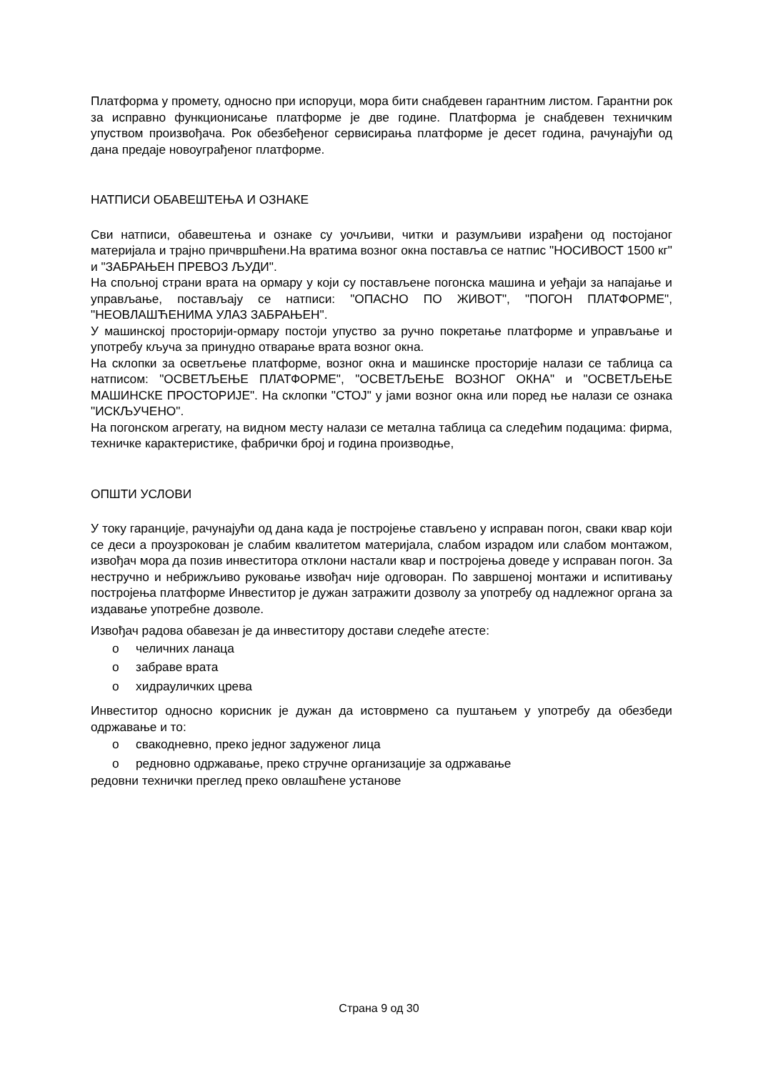Платформа у промету, односно при испоруци, мора бити снабдевен гарантним листом. Гарантни рок за исправно функционисање платформе је две године. Платформа је снабдевен техничким упуством произвођача. Рок обезбеђеног сервисирања платформе је десет година, рачунајући од дана предаје новоуграђеног платформе.
НАТПИСИ ОБАВЕШТЕЊА И ОЗНАКЕ
Сви натписи, обавештења и ознаке су уочљиви, читки и разумљиви израђени од постојаног материјала и трајно причвршћени.На вратима возног окна поставља се натпис "НОСИВОСТ 1500 кг" и "ЗАБРАЊЕН ПРЕВОЗ ЉУДИ".
На спољној страни врата на ормару у који су постављене погонска машина и уеђаји за напајање и управљање, постављају се натписи: "ОПАСНО ПО ЖИВОТ", "ПОГОН ПЛАТФОРМЕ", "НЕОВЛАШЋЕНИМА УЛАЗ ЗАБРАЊЕН".
У машинској просторији-ормару постоји упуство за ручно покретање платформе и управљање и употребу кључа за принудно отварање врата возног окна.
На склопки за осветљење платформе, возног окна и машинске просторије налази се таблица са натписом: "ОСВЕТЉЕЊЕ ПЛАТФОРМЕ", "ОСВЕТЉЕЊЕ ВОЗНОГ ОКНА" и "ОСВЕТЉЕЊЕ МАШИНСКЕ ПРОСТОРИЈЕ". На склопки "СТОЈ" у јами возног окна или поред ње налази се ознака "ИСКЉУЧЕНО".
На погонском агрегату, на видном месту налази се метална таблица са следећим подацима: фирма, техничке карактеристике, фабрички број и година производње,
ОПШТИ УСЛОВИ
У току гаранције, рачунајући од дана када је постројење стављено у исправан погон, сваки квар који се деси а проузрокован је слабим квалитетом материјала, слабом израдом или слабом монтажом, извођач мора да позив инвеститора отклони настали квар и постројења доведе у исправан погон. За нестручно и небрижљиво руковање извођач није одговоран. По завршеној монтажи и испитивању постројења платформе Инвеститор је дужан затражити дозволу за употребу од надлежног органа за издавање употребне дозволе.
Извођач радова обавезан је да инвеститору достави следеће атесте:
o челичних ланаца
o забраве врата
o хидрауличких црева
Инвеститор односно корисник је дужан да истоврмено са пуштањем у употребу да обезбеди одржавање и то:
o свакодневно, преко једног задуженог лица
o редновно одржавање, преко стручне организације за одржавање
редовни технички преглед преко овлашћене установе
Страна 9 од 30